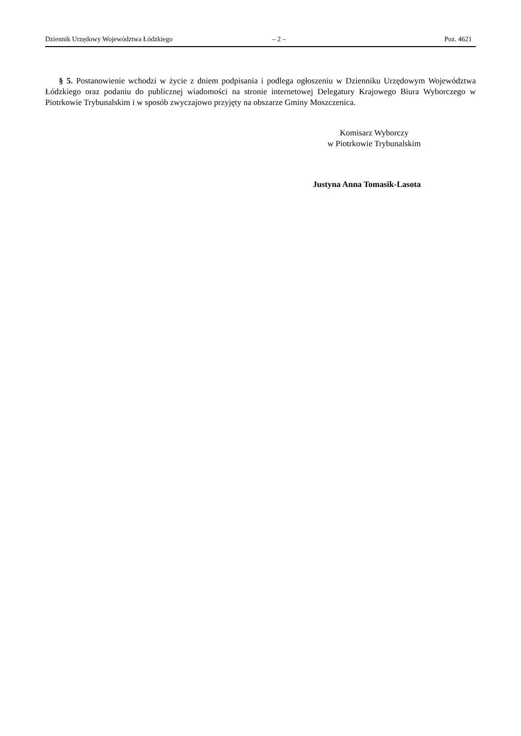Dziennik Urzędowy Województwa Łódzkiego – 2 – Poz. 4621
§ 5. Postanowienie wchodzi w życie z dniem podpisania i podlega ogłoszeniu w Dzienniku Urzędowym Województwa Łódzkiego oraz podaniu do publicznej wiadomości na stronie internetowej Delegatury Krajowego Biura Wyborczego w Piotrkowie Trybunalskim i w sposób zwyczajowo przyjęty na obszarze Gminy Moszczenica.
Komisarz Wyborczy
w Piotrkowie Trybunalskim
Justyna Anna Tomasik-Lasota